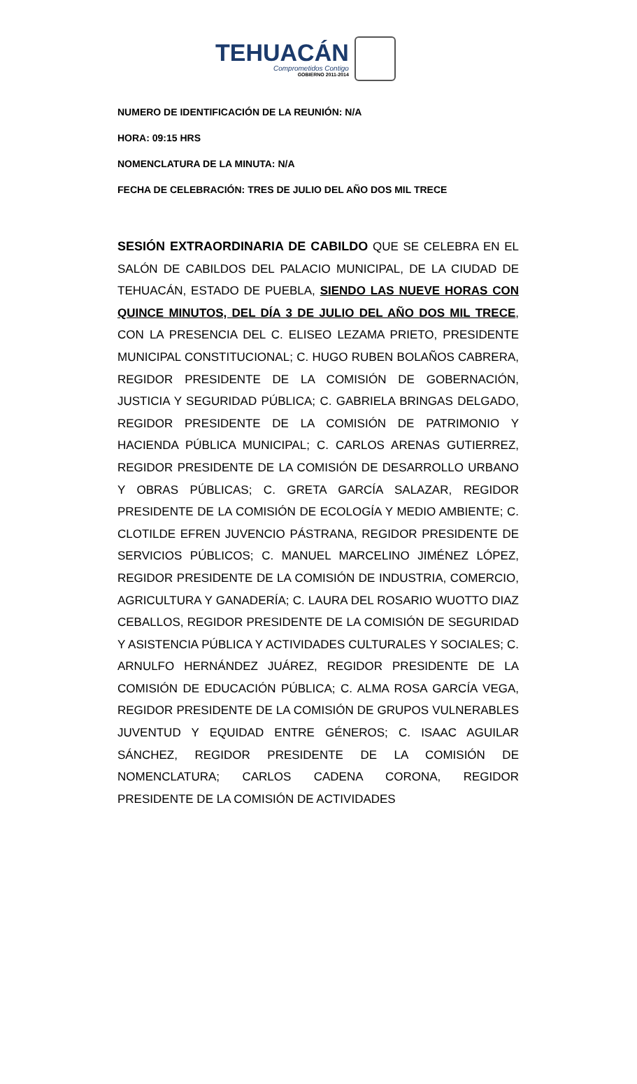TEHUACÁN
Comprometidos Contigo
GOBIERNO 2011-2014
NUMERO DE IDENTIFICACIÓN DE LA REUNIÓN: N/A
HORA: 09:15 HRS
NOMENCLATURA DE LA MINUTA: N/A
FECHA DE CELEBRACIÓN: TRES DE JULIO DEL AÑO DOS MIL TRECE
SESIÓN EXTRAORDINARIA DE CABILDO QUE SE CELEBRA EN EL SALÓN DE CABILDOS DEL PALACIO MUNICIPAL, DE LA CIUDAD DE TEHUACÁN, ESTADO DE PUEBLA, SIENDO LAS NUEVE HORAS CON QUINCE MINUTOS, DEL DÍA 3 DE JULIO DEL AÑO DOS MIL TRECE, CON LA PRESENCIA DEL C. ELISEO LEZAMA PRIETO, PRESIDENTE MUNICIPAL CONSTITUCIONAL; C. HUGO RUBEN BOLAÑOS CABRERA, REGIDOR PRESIDENTE DE LA COMISIÓN DE GOBERNACIÓN, JUSTICIA Y SEGURIDAD PÚBLICA; C. GABRIELA BRINGAS DELGADO, REGIDOR PRESIDENTE DE LA COMISIÓN DE PATRIMONIO Y HACIENDA PÚBLICA MUNICIPAL; C. CARLOS ARENAS GUTIERREZ, REGIDOR PRESIDENTE DE LA COMISIÓN DE DESARROLLO URBANO Y OBRAS PÚBLICAS; C. GRETA GARCÍA SALAZAR, REGIDOR PRESIDENTE DE LA COMISIÓN DE ECOLOGÍA Y MEDIO AMBIENTE; C. CLOTILDE EFREN JUVENCIO PÁSTRANA, REGIDOR PRESIDENTE DE SERVICIOS PÚBLICOS; C. MANUEL MARCELINO JIMÉNEZ LÓPEZ, REGIDOR PRESIDENTE DE LA COMISIÓN DE INDUSTRIA, COMERCIO, AGRICULTURA Y GANADERÍA; C. LAURA DEL ROSARIO WUOTTO DIAZ CEBALLOS, REGIDOR PRESIDENTE DE LA COMISIÓN DE SEGURIDAD Y ASISTENCIA PÚBLICA Y ACTIVIDADES CULTURALES Y SOCIALES; C. ARNULFO HERNÁNDEZ JUÁREZ, REGIDOR PRESIDENTE DE LA COMISIÓN DE EDUCACIÓN PÚBLICA; C. ALMA ROSA GARCÍA VEGA, REGIDOR PRESIDENTE DE LA COMISIÓN DE GRUPOS VULNERABLES JUVENTUD Y EQUIDAD ENTRE GÉNEROS; C. ISAAC AGUILAR SÁNCHEZ, REGIDOR PRESIDENTE DE LA COMISIÓN DE NOMENCLATURA; CARLOS CADENA CORONA, REGIDOR PRESIDENTE DE LA COMISIÓN DE ACTIVIDADES